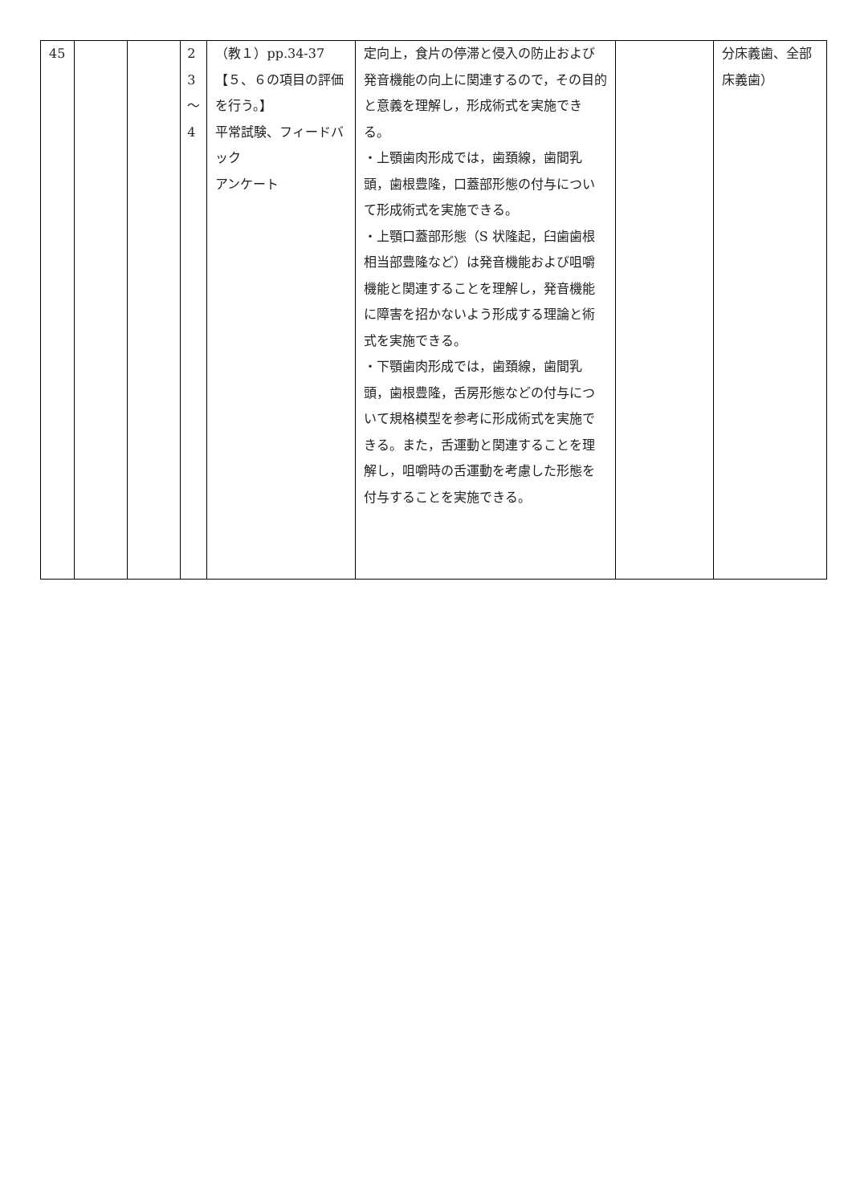| 45 | | | 2 3 ～ 4 | （教１）pp.34-37 【５、６の項目の評価を行う。】 平常試験、フィードバック アンケート | 定向上，食片の停滞と侵入の防止および発音機能の向上に関連するので，その目的と意義を理解し，形成術式を実施できる。 ・上顎歯肉形成では，歯頚線，歯間乳頭，歯根豊隆，口蓋部形態の付与について形成術式を実施できる。 ・上顎口蓋部形態（S 状隆起，臼歯歯根相当部豊隆など）は発音機能および咀嚼機能と関連することを理解し，発音機能に障害を招かないよう形成する理論と術式を実施できる。 ・下顎歯肉形成では，歯頚線，歯間乳頭，歯根豊隆，舌房形態などの付与について規格模型を参考に形成術式を実施できる。また，舌運動と関連することを理解し，咀嚼時の舌運動を考慮した形態を付与することを実施できる。 | | 分床義歯、全部床義歯） |